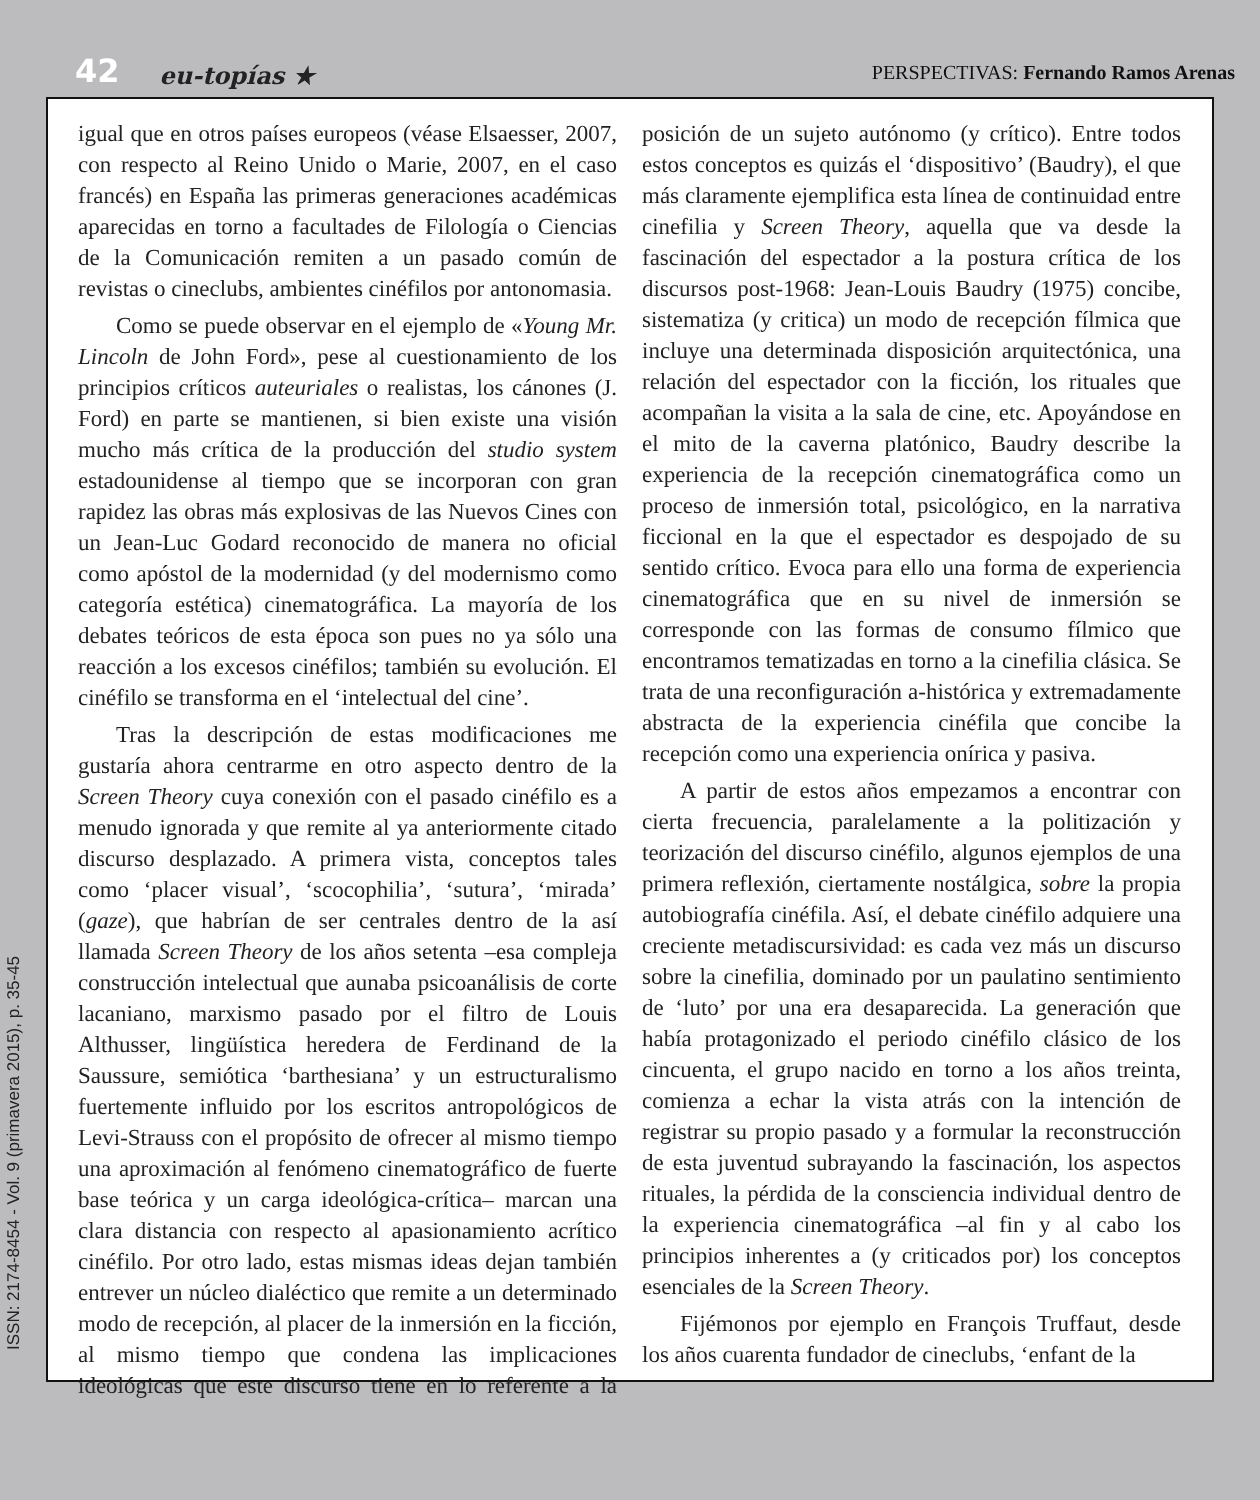42 eu-topías ★ PERSPECTIVAS: Fernando Ramos Arenas
igual que en otros países europeos (véase Elsaesser, 2007, con respecto al Reino Unido o Marie, 2007, en el caso francés) en España las primeras generaciones académicas aparecidas en torno a facultades de Filología o Ciencias de la Comunicación remiten a un pasado común de revistas o cineclubs, ambientes cinéfilos por antonomasia.
Como se puede observar en el ejemplo de «Young Mr. Lincoln de John Ford», pese al cuestionamiento de los principios críticos auteuriales o realistas, los cánones (J. Ford) en parte se mantienen, si bien existe una visión mucho más crítica de la producción del studio system estadounidense al tiempo que se incorporan con gran rapidez las obras más explosivas de las Nuevos Cines con un Jean-Luc Godard reconocido de manera no oficial como apóstol de la modernidad (y del modernismo como categoría estética) cinematográfica. La mayoría de los debates teóricos de esta época son pues no ya sólo una reacción a los excesos cinéfilos; también su evolución. El cinéfilo se transforma en el ‘intelectual del cine’.
Tras la descripción de estas modificaciones me gustaría ahora centrarme en otro aspecto dentro de la Screen Theory cuya conexión con el pasado cinéfilo es a menudo ignorada y que remite al ya anteriormente citado discurso desplazado. A primera vista, conceptos tales como ‘placer visual’, ‘scocophilia’, ‘sutura’, ‘mirada’ (gaze), que habrían de ser centrales dentro de la así llamada Screen Theory de los años setenta –esa compleja construcción intelectual que aunaba psicoanálisis de corte lacaniano, marxismo pasado por el filtro de Louis Althusser, lingüística heredera de Ferdinand de la Saussure, semiótica ‘barthesiana’ y un estructuralismo fuertemente influido por los escritos antropológicos de Levi-Strauss con el propósito de ofrecer al mismo tiempo una aproximación al fenómeno cinematográfico de fuerte base teórica y un carga ideológica-crítica– marcan una clara distancia con respecto al apasionamiento acrítico cinéfilo. Por otro lado, estas mismas ideas dejan también entrever un núcleo dialéctico que remite a un determinado modo de recepción, al placer de la inmersión en la ficción, al mismo tiempo que condena las implicaciones ideológicas que este discurso tiene en lo referente a la posición de un sujeto autónomo (y crítico). Entre todos estos conceptos es quizás el ‘dispositivo’ (Baudry), el que más claramente ejemplifica esta línea de continuidad entre cinefilia y Screen Theory, aquella que va desde la fascinación del espectador a la postura crítica de los discursos post-1968: Jean-Louis Baudry (1975) concibe, sistematiza (y critica) un modo de recepción fílmica que incluye una determinada disposición arquitectónica, una relación del espectador con la ficción, los rituales que acompañan la visita a la sala de cine, etc. Apoyándose en el mito de la caverna platónico, Baudry describe la experiencia de la recepción cinematográfica como un proceso de inmersión total, psicológico, en la narrativa ficcional en la que el espectador es despojado de su sentido crítico. Evoca para ello una forma de experiencia cinematográfica que en su nivel de inmersión se corresponde con las formas de consumo fílmico que encontramos tematizadas en torno a la cinefilia clásica. Se trata de una reconfiguración a-histórica y extremadamente abstracta de la experiencia cinéfila que concibe la recepción como una experiencia onírica y pasiva.
A partir de estos años empezamos a encontrar con cierta frecuencia, paralelamente a la politización y teorización del discurso cinéfilo, algunos ejemplos de una primera reflexión, ciertamente nostálgica, sobre la propia autobiografía cinéfila. Así, el debate cinéfilo adquiere una creciente metadiscursividad: es cada vez más un discurso sobre la cinefilia, dominado por un paulatino sentimiento de ‘luto’ por una era desaparecida. La generación que había protagonizado el periodo cinéfilo clásico de los cincuenta, el grupo nacido en torno a los años treinta, comienza a echar la vista atrás con la intención de registrar su propio pasado y a formular la reconstrucción de esta juventud subrayando la fascinación, los aspectos rituales, la pérdida de la consciencia individual dentro de la experiencia cinematográfica –al fin y al cabo los principios inherentes a (y criticados por) los conceptos esenciales de la Screen Theory.
Fijémonos por ejemplo en François Truffaut, desde los años cuarenta fundador de cineclubs, ‘enfant de la
ISSN: 2174-8454 - Vol. 9 (primavera 2015), p. 35-45